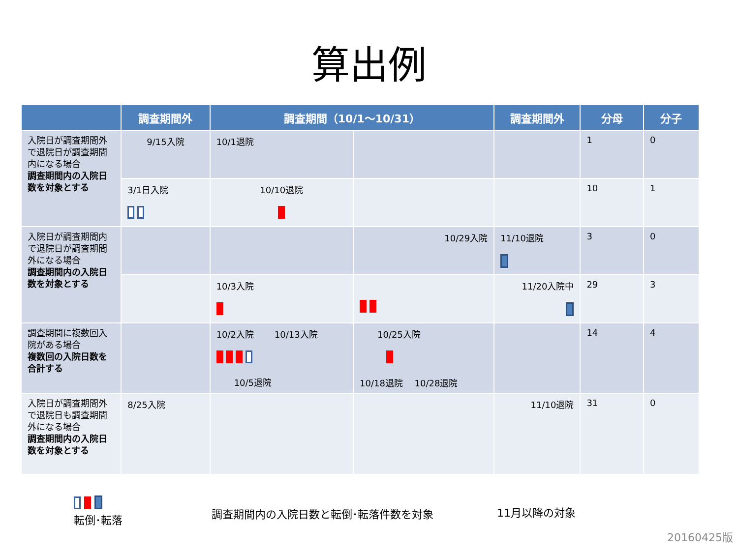算出例
| | 調査期間外 | 調査期間（10/1〜10/31） | | 調査期間外 | 分母 | 分子 |
| --- | --- | --- | --- | --- | --- | --- |
| 入院日が調査期間外で退院日が調査期間内になる場合 調査期間内の入院日数を対象とする | 9/15入院 | 10/1退院 | | | 1 | 0 |
| | 3/1日入院 | 10/10退院 | | | 10 | 1 |
| 入院日が調査期間内で退院日が調査期間外になる場合 調査期間内の入院日数を対象とする | | | 10/29入院 | 11/10退院 | 3 | 0 |
| | | 10/3入院 | | 11/20入院中 | 29 | 3 |
| 調査期間に複数回入院がある場合 複数回の入院日数を合計する | | 10/2入院 10/13入院 10/5退院 | 10/25入院 10/18退院 10/28退院 | | 14 | 4 |
| 入院日が調査期間外で退院日も調査期間外になる場合 調査期間内の入院日数を対象とする | 8/25入院 | | | 11/10退院 | 31 | 0 |
転倒･転落
調査期間内の入院日数と転倒･転落件数を対象
11月以降の対象
20160425版